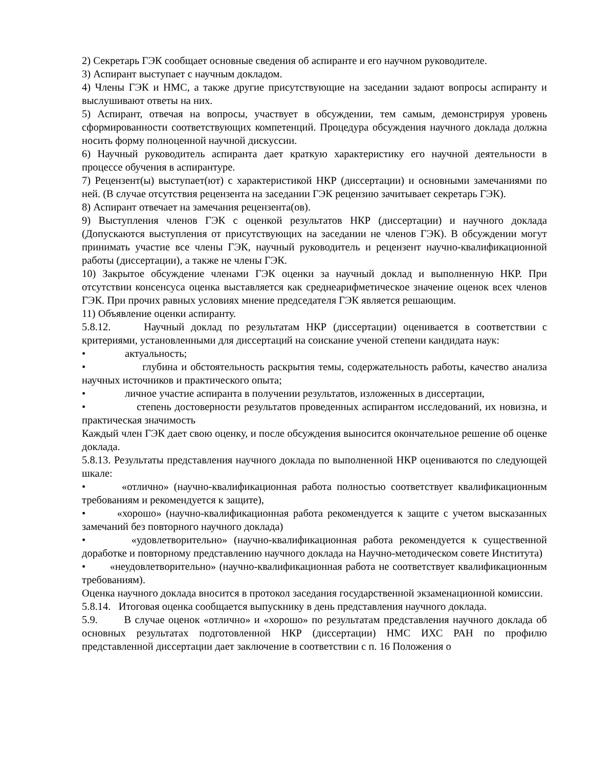2) Секретарь ГЭК сообщает основные сведения об аспиранте и его научном руководителе.
3) Аспирант выступает с научным докладом.
4) Члены ГЭК и НМС, а также другие присутствующие на заседании задают вопросы аспиранту и выслушивают ответы на них.
5) Аспирант, отвечая на вопросы, участвует в обсуждении, тем самым, демонстрируя уровень сформированности соответствующих компетенций. Процедура обсуждения научного доклада должна носить форму полноценной научной дискуссии.
6) Научный руководитель аспиранта дает краткую характеристику его научной деятельности в процессе обучения в аспирантуре.
7) Рецензент(ы) выступает(ют) с характеристикой НКР (диссертации) и основными замечаниями по ней. (В случае отсутствия рецензента на заседании ГЭК рецензию зачитывает секретарь ГЭК).
8) Аспирант отвечает на замечания рецензента(ов).
9) Выступления членов ГЭК с оценкой результатов НКР (диссертации) и научного доклада (Допускаются выступления от присутствующих на заседании не членов ГЭК). В обсуждении могут принимать участие все члены ГЭК, научный руководитель и рецензент научно-квалификационной работы (диссертации), а также не члены ГЭК.
10) Закрытое обсуждение членами ГЭК оценки за научный доклад и выполненную НКР. При отсутствии консенсуса оценка выставляется как среднеарифметическое значение оценок всех членов ГЭК. При прочих равных условиях мнение председателя ГЭК является решающим.
11) Объявление оценки аспиранту.
5.8.12. Научный доклад по результатам НКР (диссертации) оценивается в соответствии с критериями, установленными для диссертаций на соискание ученой степени кандидата наук:
• актуальность;
• глубина и обстоятельность раскрытия темы, содержательность работы, качество анализа научных источников и практического опыта;
• личное участие аспиранта в получении результатов, изложенных в диссертации,
• степень достоверности результатов проведенных аспирантом исследований, их новизна, и практическая значимость
Каждый член ГЭК дает свою оценку, и после обсуждения выносится окончательное решение об оценке доклада.
5.8.13. Результаты представления научного доклада по выполненной НКР оцениваются по следующей шкале:
• «отлично» (научно-квалификационная работа полностью соответствует квалификационным требованиям и рекомендуется к защите),
• «хорошо» (научно-квалификационная работа рекомендуется к защите с учетом высказанных замечаний без повторного научного доклада)
• «удовлетворительно» (научно-квалификационная работа рекомендуется к существенной доработке и повторному представлению научного доклада на Научно-методическом совете Института)
• «неудовлетворительно» (научно-квалификационная работа не соответствует квалификационным требованиям).
Оценка научного доклада вносится в протокол заседания государственной экзаменационной комиссии.
5.8.14. Итоговая оценка сообщается выпускнику в день представления научного доклада.
5.9. В случае оценок «отлично» и «хорошо» по результатам представления научного доклада об основных результатах подготовленной НКР (диссертации) НМС ИХС РАН по профилю представленной диссертации дает заключение в соответствии с п. 16 Положения о